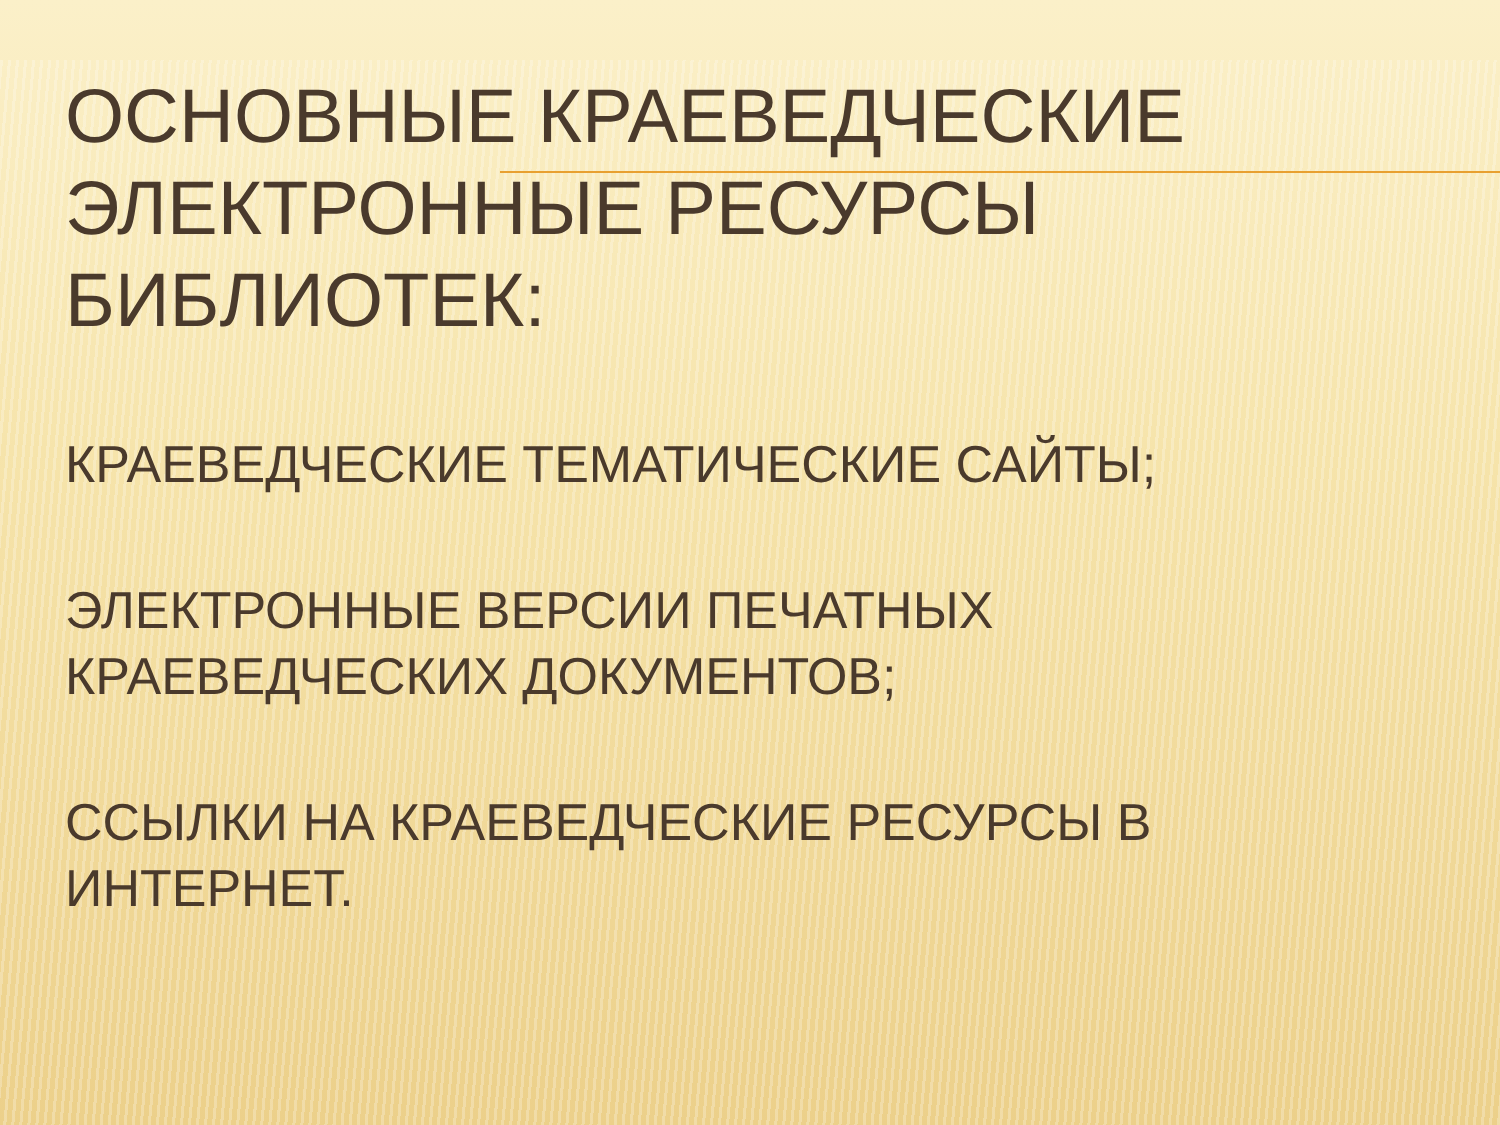ОСНОВНЫЕ КРАЕВЕДЧЕСКИЕ
ЭЛЕКТРОННЫЕ РЕСУРСЫ
БИБЛИОТЕК:
КРАЕВЕДЧЕСКИЕ ТЕМАТИЧЕСКИЕ САЙТЫ;
ЭЛЕКТРОННЫЕ ВЕРСИИ ПЕЧАТНЫХ
КРАЕВЕДЧЕСКИХ ДОКУМЕНТОВ;
ССЫЛКИ НА КРАЕВЕДЧЕСКИЕ РЕСУРСЫ В
ИНТЕРНЕТ.